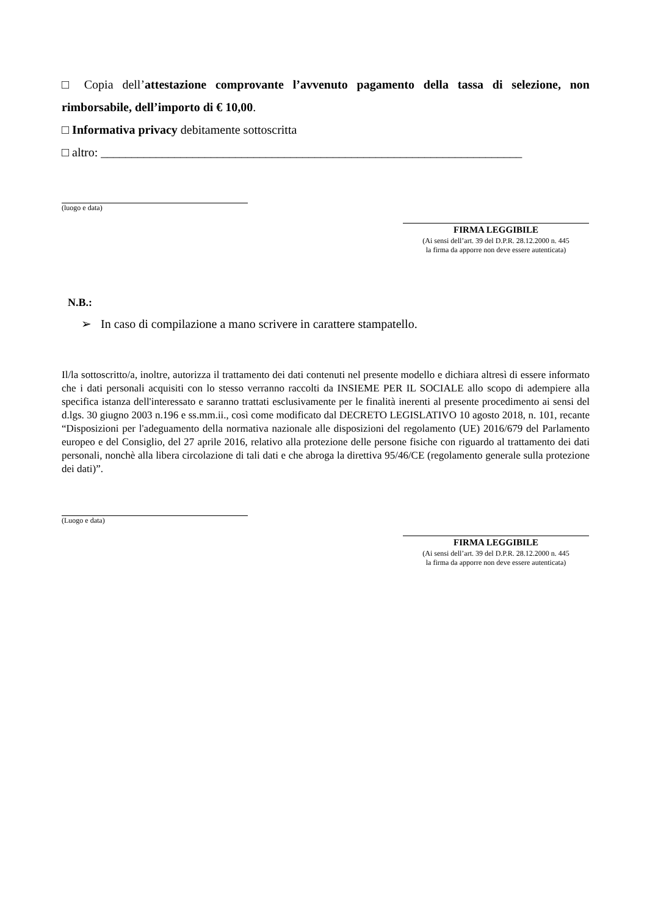□ Copia dell’attestazione comprovante l’avvenuto pagamento della tassa di selezione, non rimborsabile, dell’importo di € 10,00.
□ Informativa privacy debitamente sottoscritta
□ altro: _____________________________________________________________________
(luogo e data)
FIRMA LEGGIBILE
(Ai sensi dell’art. 39 del D.P.R. 28.12.2000 n. 445
la firma da apporre non deve essere autenticata)
N.B.:
➢ In caso di compilazione a mano scrivere in carattere stampatello.
Il/la sottoscritto/a, inoltre, autorizza il trattamento dei dati contenuti nel presente modello e dichiara altresì di essere informato che i dati personali acquisiti con lo stesso verranno raccolti da INSIEME PER IL SOCIALE allo scopo di adempiere alla specifica istanza dell'interessato e saranno trattati esclusivamente per le finalità inerenti al presente procedimento ai sensi del d.lgs. 30 giugno 2003 n.196 e ss.mm.ii., così come modificato dal DECRETO LEGISLATIVO 10 agosto 2018, n. 101, recante “Disposizioni per l'adeguamento della normativa nazionale alle disposizioni del regolamento (UE) 2016/679 del Parlamento europeo e del Consiglio, del 27 aprile 2016, relativo alla protezione delle persone fisiche con riguardo al trattamento dei dati personali, nonchè alla libera circolazione di tali dati e che abroga la direttiva 95/46/CE (regolamento generale sulla protezione dei dati)”.
(Luogo e data)
FIRMA LEGGIBILE
(Ai sensi dell’art. 39 del D.P.R. 28.12.2000 n. 445
la firma da apporre non deve essere autenticata)